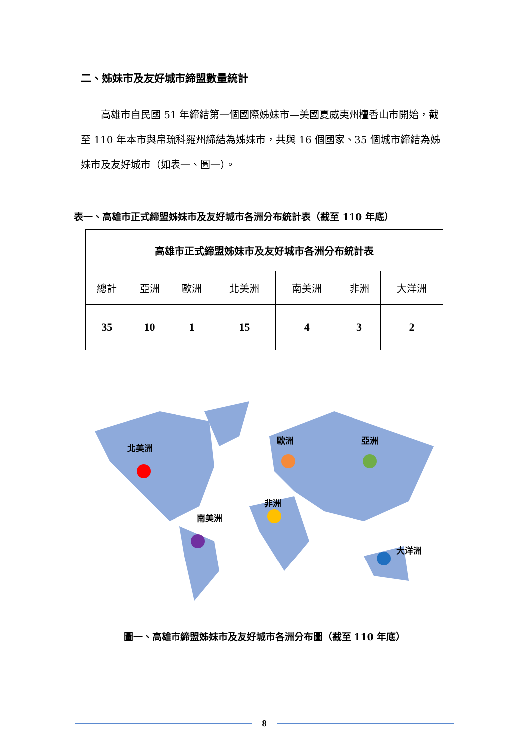二、姊妹市及友好城市締盟數量統計
　　高雄市自民國 51 年締結第一個國際姊妹市—美國夏威夷州檀香山市開始，截至 110 年本市與帛琉科羅州締結為姊妹市，共與 16 個國家、35 個城市締結為姊妹市及友好城市（如表一、圖一）。
表一、高雄市正式締盟姊妹市及友好城市各洲分布統計表（截至 110 年底）
| 高雄市正式締盟姊妹市及友好城市各洲分布統計表 | | | | | | |
| --- | --- | --- | --- | --- | --- | --- |
| 總計 | 亞洲 | 歐洲 | 北美洲 | 南美洲 | 非洲 | 大洋洲 |
| 35 | 10 | 1 | 15 | 4 | 3 | 2 |
北美洲
歐洲
亞洲
非洲
南美洲
大洋洲
圖一、高雄市締盟姊妹市及友好城市各洲分布圖（截至 110 年底）
8